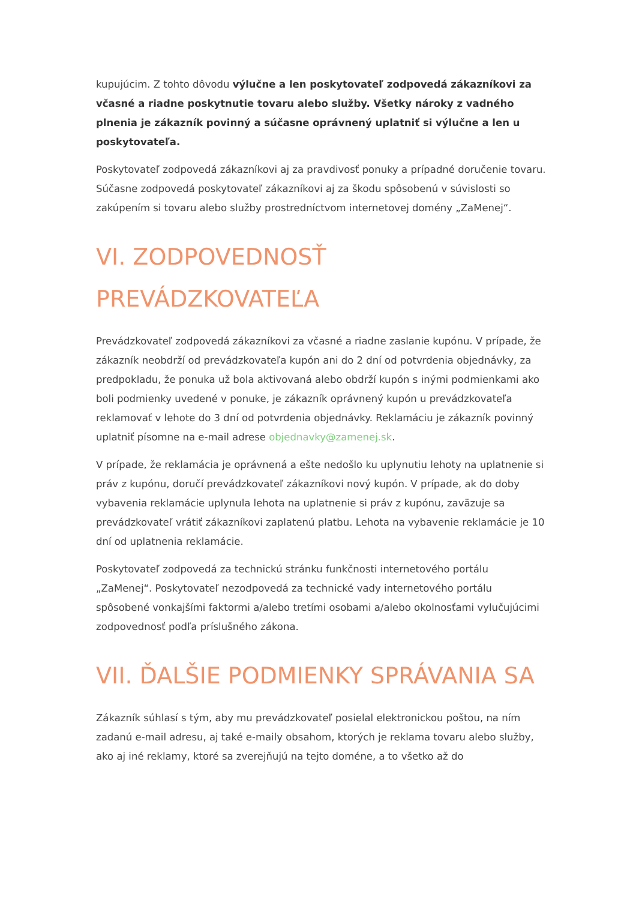kupujúcim. Z tohto dôvodu výlučne a len poskytovateľ zodpovedá zákazníkovi za včasné a riadne poskytnutie tovaru alebo služby. Všetky nároky z vadného plnenia je zákazník povinný a súčasne oprávnený uplatniť si výlučne a len u poskytovateľa.
Poskytovateľ zodpovedá zákazníkovi aj za pravdivosť ponuky a prípadné doručenie tovaru. Súčasne zodpovedá poskytovateľ zákazníkovi aj za škodu spôsobenú v súvislosti so zakúpením si tovaru alebo služby prostredníctvom internetovej domény „ZaMenej“.
VI. ZODPOVEDNOSŤ PREVÁDZKOVATEĽA
Prevádzkovateľ zodpovedá zákazníkovi za včasné a riadne zaslanie kupónu. V prípade, že zákazník neobdrží od prevádzkovateľa kupón ani do 2 dní od potvrdenia objednávky, za predpokladu, že ponuka už bola aktivovaná alebo obdrží kupón s inými podmienkami ako boli podmienky uvedené v ponuke, je zákazník oprávnený kupón u prevádzkovateľa reklamovať v lehote do 3 dní od potvrdenia objednávky. Reklamáciu je zákazník povinný uplatniť písomne na e-mail adrese objednavky@zamenej.sk.
V prípade, že reklamácia je oprávnená a ešte nedošlo ku uplynutiu lehoty na uplatnenie si práv z kupónu, doručí prevádzkovateľ zákazníkovi nový kupón. V prípade, ak do doby vybavenia reklamácie uplynula lehota na uplatnenie si práv z kupónu, zaväzuje sa prevádzkovateľ vrátiť zákazníkovi zaplatenú platbu. Lehota na vybavenie reklamácie je 10 dní od uplatnenia reklamácie.
Poskytovateľ zodpovedá za technickú stránku funkčnosti internetového portálu „ZaMenej“. Poskytovateľ nezodpovedá za technické vady internetového portálu spôsobené vonkajšími faktormi a/alebo tretími osobami a/alebo okolnosťami vylučujúcimi zodpovednosť podľa príslušného zákona.
VII. ĎALŠIE PODMIENKY SPRÁVANIA SA
Zákazník súhlasí s tým, aby mu prevádzkovateľ posielal elektronickou poštou, na ním zadanú e-mail adresu, aj také e-maily obsahom, ktorých je reklama tovaru alebo služby, ako aj iné reklamy, ktoré sa zverejňujú na tejto doméne, a to všetko až do